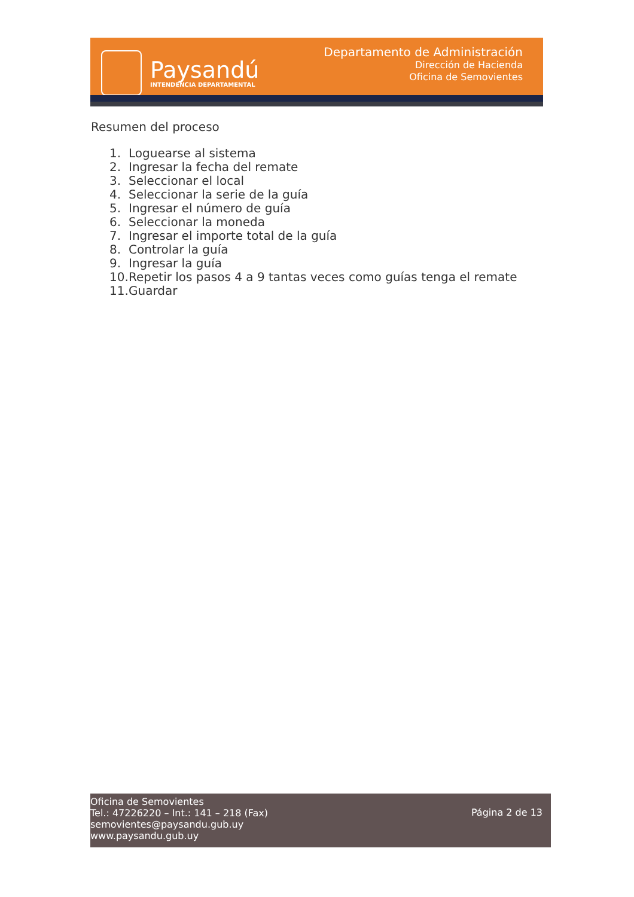Paysandú
INTENDENCIA DEPARTAMENTAL
Departamento de Administración
Dirección de Hacienda
Oficina de Semovientes
Resumen del proceso
1. Loguearse al sistema
2. Ingresar la fecha del remate
3. Seleccionar el local
4. Seleccionar la serie de la guía
5. Ingresar el número de guía
6. Seleccionar la moneda
7. Ingresar el importe total de la guía
8. Controlar la guía
9. Ingresar la guía
10. Repetir los pasos 4 a 9 tantas veces como guías tenga el remate
11. Guardar
Oficina de Semovientes
Tel.: 47226220 – Int.: 141 – 218 (Fax)
semovientes@paysandu.gub.uy
www.paysandu.gub.uy
Página 2 de 13